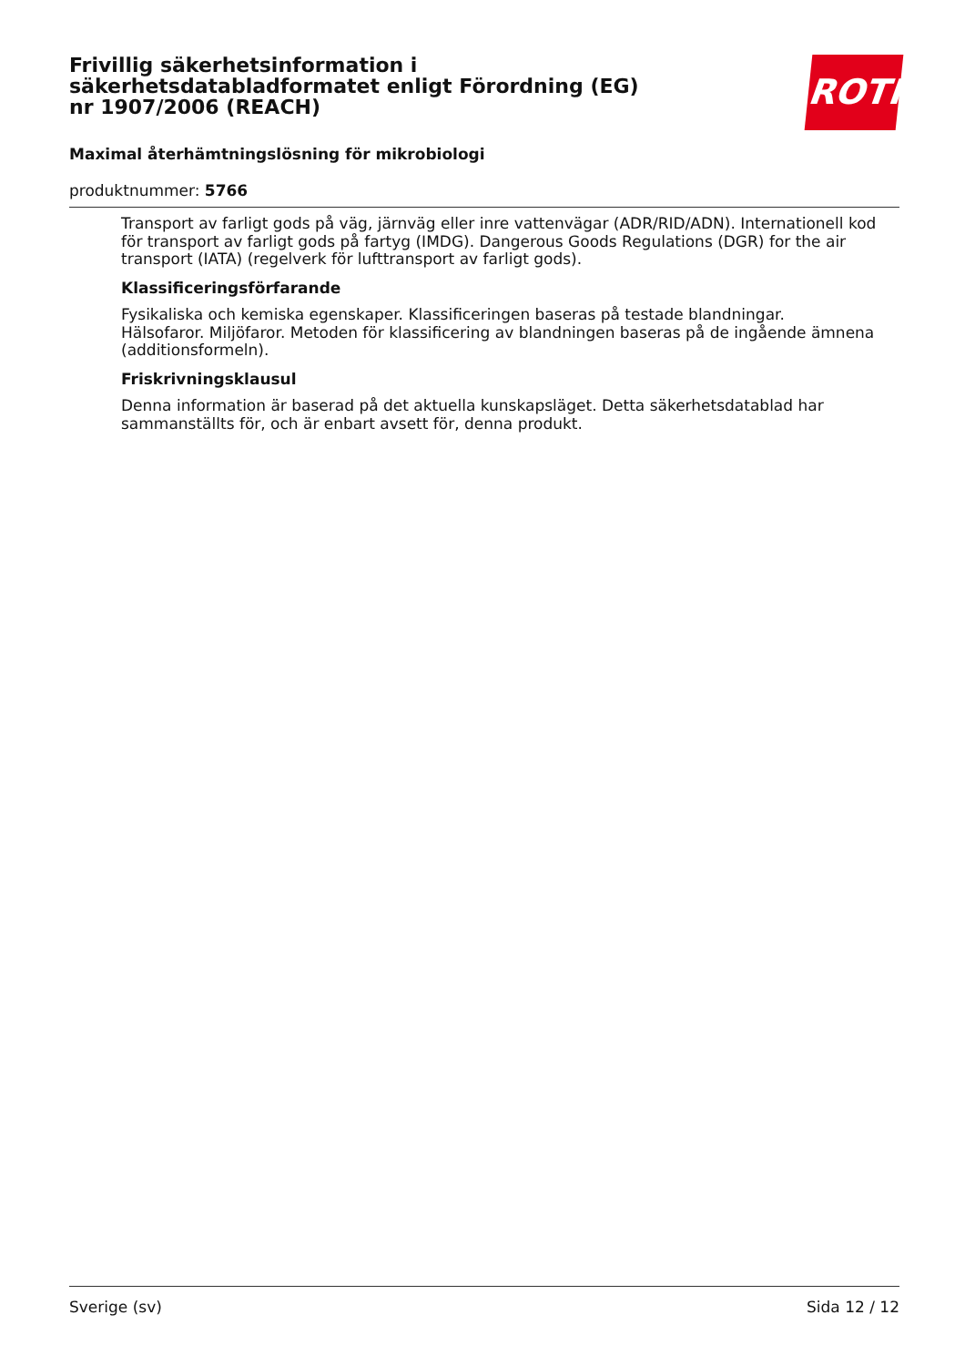Frivillig säkerhetsinformation i säkerhetsdatabladformatet enligt Förordning (EG) nr 1907/2006 (REACH)
ROTH
Maximal återhämtningslösning för mikrobiologi
produktnummer: 5766
Transport av farligt gods på väg, järnväg eller inre vattenvägar (ADR/RID/ADN). Internationell kod för transport av farligt gods på fartyg (IMDG). Dangerous Goods Regulations (DGR) for the air transport (IATA) (regelverk för lufttransport av farligt gods).
Klassificeringsförfarande
Fysikaliska och kemiska egenskaper. Klassificeringen baseras på testade blandningar.
Hälsofaror. Miljöfaror. Metoden för klassificering av blandningen baseras på de ingående ämnena (additionsformeln).
Friskrivningsklausul
Denna information är baserad på det aktuella kunskapsläget. Detta säkerhetsdatablad har sammanställts för, och är enbart avsett för, denna produkt.
Sverige (sv) Sida 12 / 12